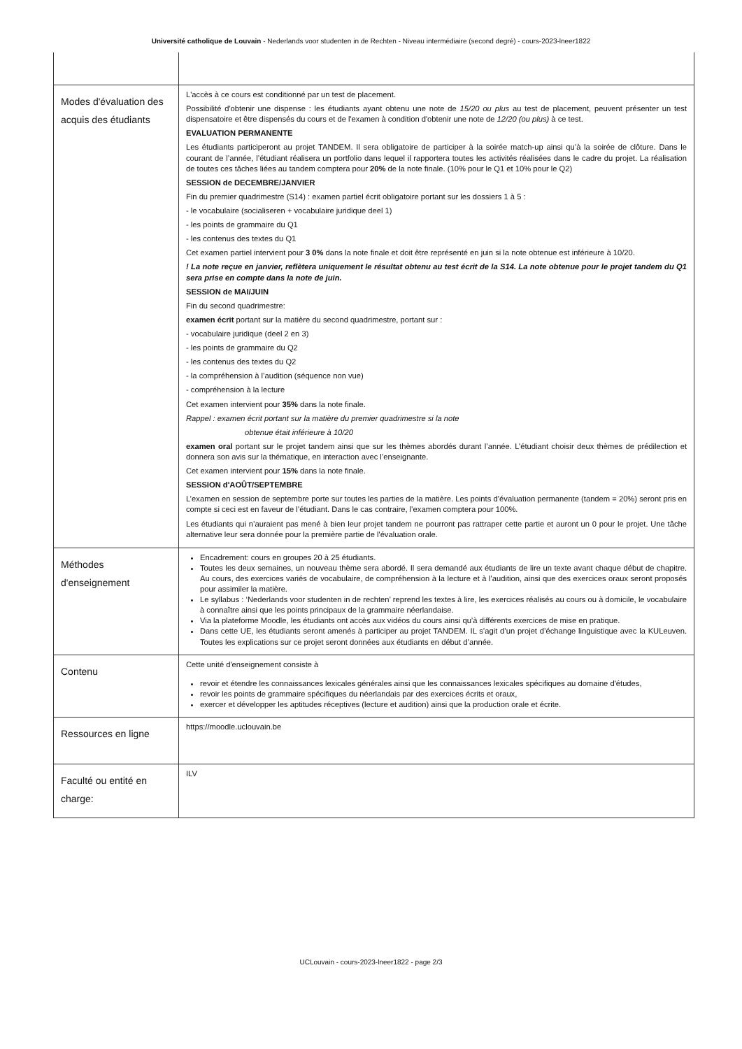Université catholique de Louvain - Nederlands voor studenten in de Rechten - Niveau intermédiaire (second degré) - cours-2023-lneer1822
| Modes d'évaluation des acquis des étudiants | L'accès à ce cours est conditionné par un test de placement. Possibilité d'obtenir une dispense : les étudiants ayant obtenu une note de 15/20 ou plus au test de placement, peuvent présenter un test dispensatoire et être dispensés du cours et de l'examen à condition d'obtenir une note de 12/20 (ou plus) à ce test. EVALUATION PERMANENTE Les étudiants participeront au projet TANDEM. Il sera obligatoire de participer à la soirée match-up ainsi qu’à la soirée de clôture. Dans le courant de l’année, l’étudiant réalisera un portfolio dans lequel il rapportera toutes les activités réalisées dans le cadre du projet. La réalisation de toutes ces tâches liées au tandem comptera pour 20% de la note finale. (10% pour le Q1 et 10% pour le Q2) SESSION de DECEMBRE/JANVIER Fin du premier quadrimestre (S14) : examen partiel écrit obligatoire portant sur les dossiers 1 à 5 : - le vocabulaire (socialiseren + vocabulaire juridique deel 1) - les points de grammaire du Q1 - les contenus des textes du Q1 Cet examen partiel intervient pour 3 0% dans la note finale et doit être représenté en juin si la note obtenue est inférieure à 10/20. ! La note reçue en janvier, reflètera uniquement le résultat obtenu au test écrit de la S14. La note obtenue pour le projet tandem du Q1 sera prise en compte dans la note de juin. SESSION de MAI/JUIN Fin du second quadrimestre: examen écrit portant sur la matière du second quadrimestre, portant sur : - vocabulaire juridique (deel 2 en 3) - les points de grammaire du Q2 - les contenus des textes du Q2 - la compréhension à l’audition (séquence non vue) - compréhension à la lecture Cet examen intervient pour 35% dans la note finale. Rappel : examen écrit portant sur la matière du premier quadrimestre si la note obtenue était inférieure à 10/20 examen oral portant sur le projet tandem ainsi que sur les thèmes abordés durant l’année. L’étudiant choisir deux thèmes de prédilection et donnera son avis sur la thématique, en interaction avec l’enseignante. Cet examen intervient pour 15% dans la note finale. SESSION d'AOÛT/SEPTEMBRE L’examen en session de septembre porte sur toutes les parties de la matière. Les points d’évaluation permanente (tandem = 20%) seront pris en compte si ceci est en faveur de l’étudiant. Dans le cas contraire, l’examen comptera pour 100%. Les étudiants qui n’auraient pas mené à bien leur projet tandem ne pourront pas rattraper cette partie et auront un 0 pour le projet. Une tâche alternative leur sera donnée pour la première partie de l'évaluation orale. |
| Méthodes d'enseignement | Encadrement: cours en groupes 20 à 25 étudiants. Toutes les deux semaines, un nouveau thème sera abordé. Il sera demandé aux étudiants de lire un texte avant chaque début de chapitre. Au cours, des exercices variés de vocabulaire, de compréhension à la lecture et à l’audition, ainsi que des exercices oraux seront proposés pour assimiler la matière. Le syllabus : ‘Nederlands voor studenten in de rechten’ reprend les textes à lire, les exercices réalisés au cours ou à domicile, le vocabulaire à connaître ainsi que les points principaux de la grammaire néerlandaise. Via la plateforme Moodle, les étudiants ont accès aux vidéos du cours ainsi qu’à différents exercices de mise en pratique. Dans cette UE, les étudiants seront amenés à participer au projet TANDEM. IL s’agit d’un projet d’échange linguistique avec la KULeuven. Toutes les explications sur ce projet seront données aux étudiants en début d’année. |
| Contenu | Cette unité d'enseignement consiste à revoir et étendre les connaissances lexicales générales ainsi que les connaissances lexicales spécifiques au domaine d'études, revoir les points de grammaire spécifiques du néerlandais par des exercices écrits et oraux, exercer et développer les aptitudes réceptives (lecture et audition) ainsi que la production orale et écrite. |
| Ressources en ligne | https://moodle.uclouvain.be |
| Faculté ou entité en charge: | ILV |
UCLouvain - cours-2023-lneer1822 - page 2/3